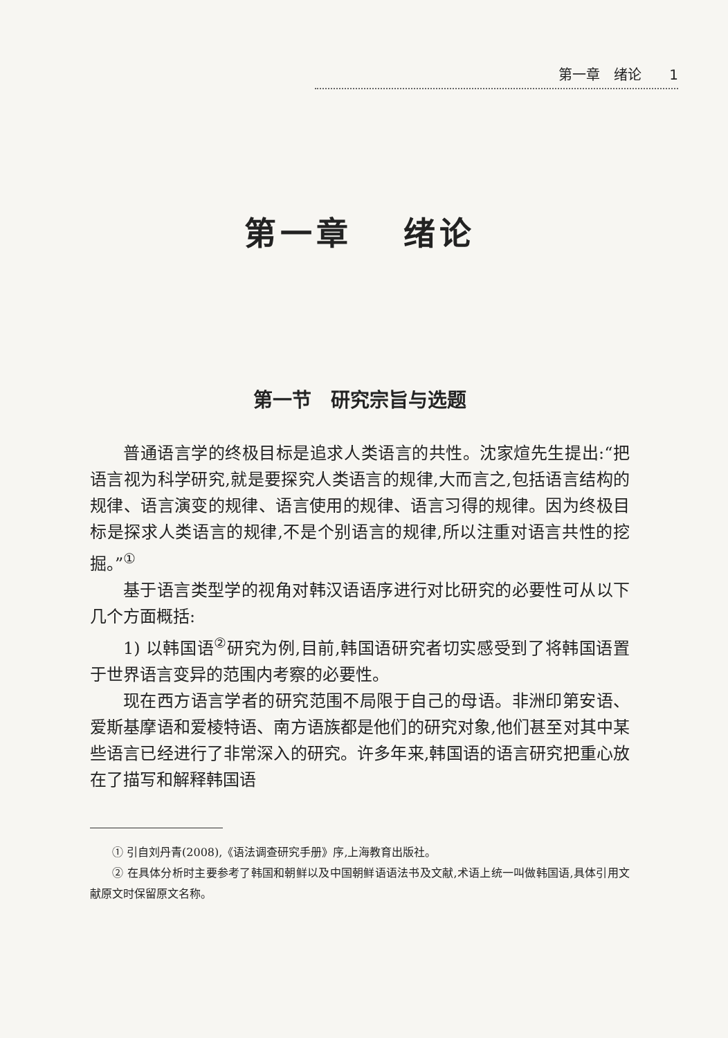第一章　绪论　　1
第一章　 绪论
第一节　研究宗旨与选题
普通语言学的终极目标是追求人类语言的共性。沈家煊先生提出:“把语言视为科学研究,就是要探究人类语言的规律,大而言之,包括语言结构的规律、语言演变的规律、语言使用的规律、语言习得的规律。因为终极目标是探求人类语言的规律,不是个别语言的规律,所以注重对语言共性的挖掘。”<sup>①</sup>
基于语言类型学的视角对韩汉语语序进行对比研究的必要性可从以下几个方面概括:
1) 以韩国语<sup>②</sup>研究为例,目前,韩国语研究者切实感受到了将韩国语置于世界语言变异的范围内考察的必要性。
现在西方语言学者的研究范围不局限于自己的母语。非洲印第安语、爱斯基摩语和爱棱特语、南方语族都是他们的研究对象,他们甚至对其中某些语言已经进行了非常深入的研究。许多年来,韩国语的语言研究把重心放在了描写和解释韩国语
① 引自刘丹青(2008),《语法调查研究手册》序,上海教育出版社。
② 在具体分析时主要参考了韩国和朝鲜以及中国朝鲜语语法书及文献,术语上统一叫做韩国语,具体引用文献原文时保留原文名称。